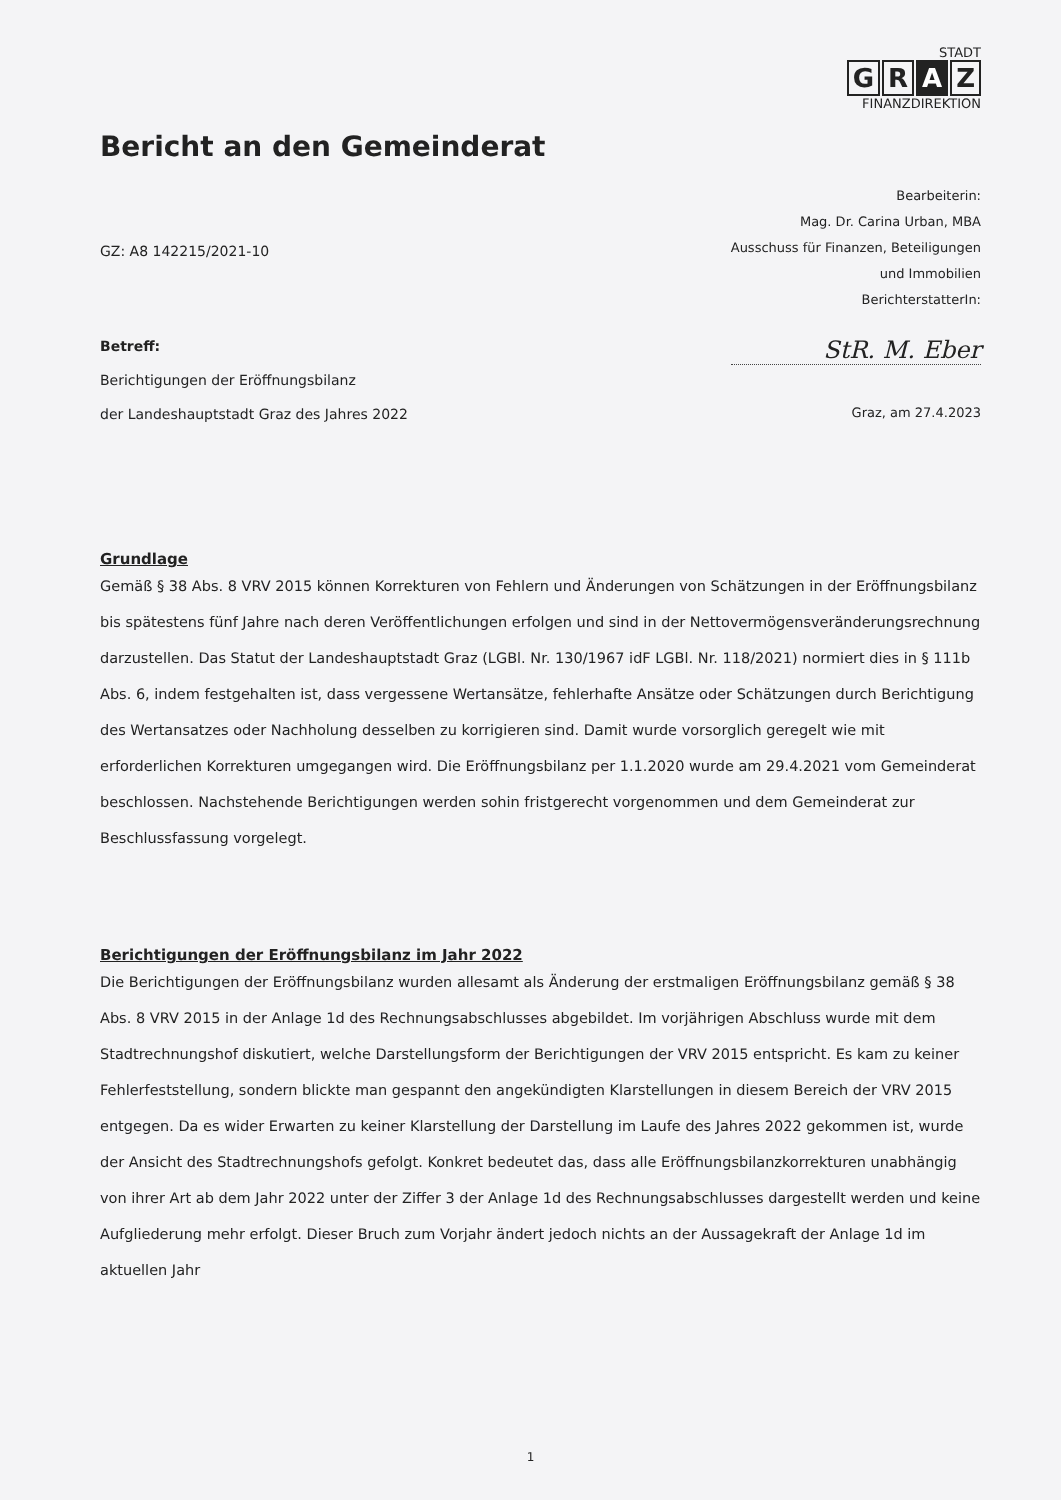STADT
G R A Z
FINANZDIREKTION
Bericht an den Gemeinderat
Bearbeiterin:
Mag. Dr. Carina Urban, MBA
Ausschuss für Finanzen, Beteiligungen
und Immobilien
BerichterstatterIn:
GZ: A8 142215/2021-10
Betreff:
Berichtigungen der Eröffnungsbilanz
der Landeshauptstadt Graz des Jahres 2022
StR. M. Eber
Graz, am 27.4.2023
Grundlage
Gemäß § 38 Abs. 8 VRV 2015 können Korrekturen von Fehlern und Änderungen von Schätzungen in der Eröffnungsbilanz bis spätestens fünf Jahre nach deren Veröffentlichungen erfolgen und sind in der Nettovermögensveränderungsrechnung darzustellen. Das Statut der Landeshauptstadt Graz (LGBl. Nr. 130/1967 idF LGBl. Nr. 118/2021) normiert dies in § 111b Abs. 6, indem festgehalten ist, dass vergessene Wertansätze, fehlerhafte Ansätze oder Schätzungen durch Berichtigung des Wertansatzes oder Nachholung desselben zu korrigieren sind. Damit wurde vorsorglich geregelt wie mit erforderlichen Korrekturen umgegangen wird. Die Eröffnungsbilanz per 1.1.2020 wurde am 29.4.2021 vom Gemeinderat beschlossen. Nachstehende Berichtigungen werden sohin fristgerecht vorgenommen und dem Gemeinderat zur Beschlussfassung vorgelegt.
Berichtigungen der Eröffnungsbilanz im Jahr 2022
Die Berichtigungen der Eröffnungsbilanz wurden allesamt als Änderung der erstmaligen Eröffnungsbilanz gemäß § 38 Abs. 8 VRV 2015 in der Anlage 1d des Rechnungsabschlusses abgebildet. Im vorjährigen Abschluss wurde mit dem Stadtrechnungshof diskutiert, welche Darstellungsform der Berichtigungen der VRV 2015 entspricht. Es kam zu keiner Fehlerfeststellung, sondern blickte man gespannt den angekündigten Klarstellungen in diesem Bereich der VRV 2015 entgegen. Da es wider Erwarten zu keiner Klarstellung der Darstellung im Laufe des Jahres 2022 gekommen ist, wurde der Ansicht des Stadtrechnungshofs gefolgt. Konkret bedeutet das, dass alle Eröffnungsbilanzkorrekturen unabhängig von ihrer Art ab dem Jahr 2022 unter der Ziffer 3 der Anlage 1d des Rechnungsabschlusses dargestellt werden und keine Aufgliederung mehr erfolgt. Dieser Bruch zum Vorjahr ändert jedoch nichts an der Aussagekraft der Anlage 1d im aktuellen Jahr
1